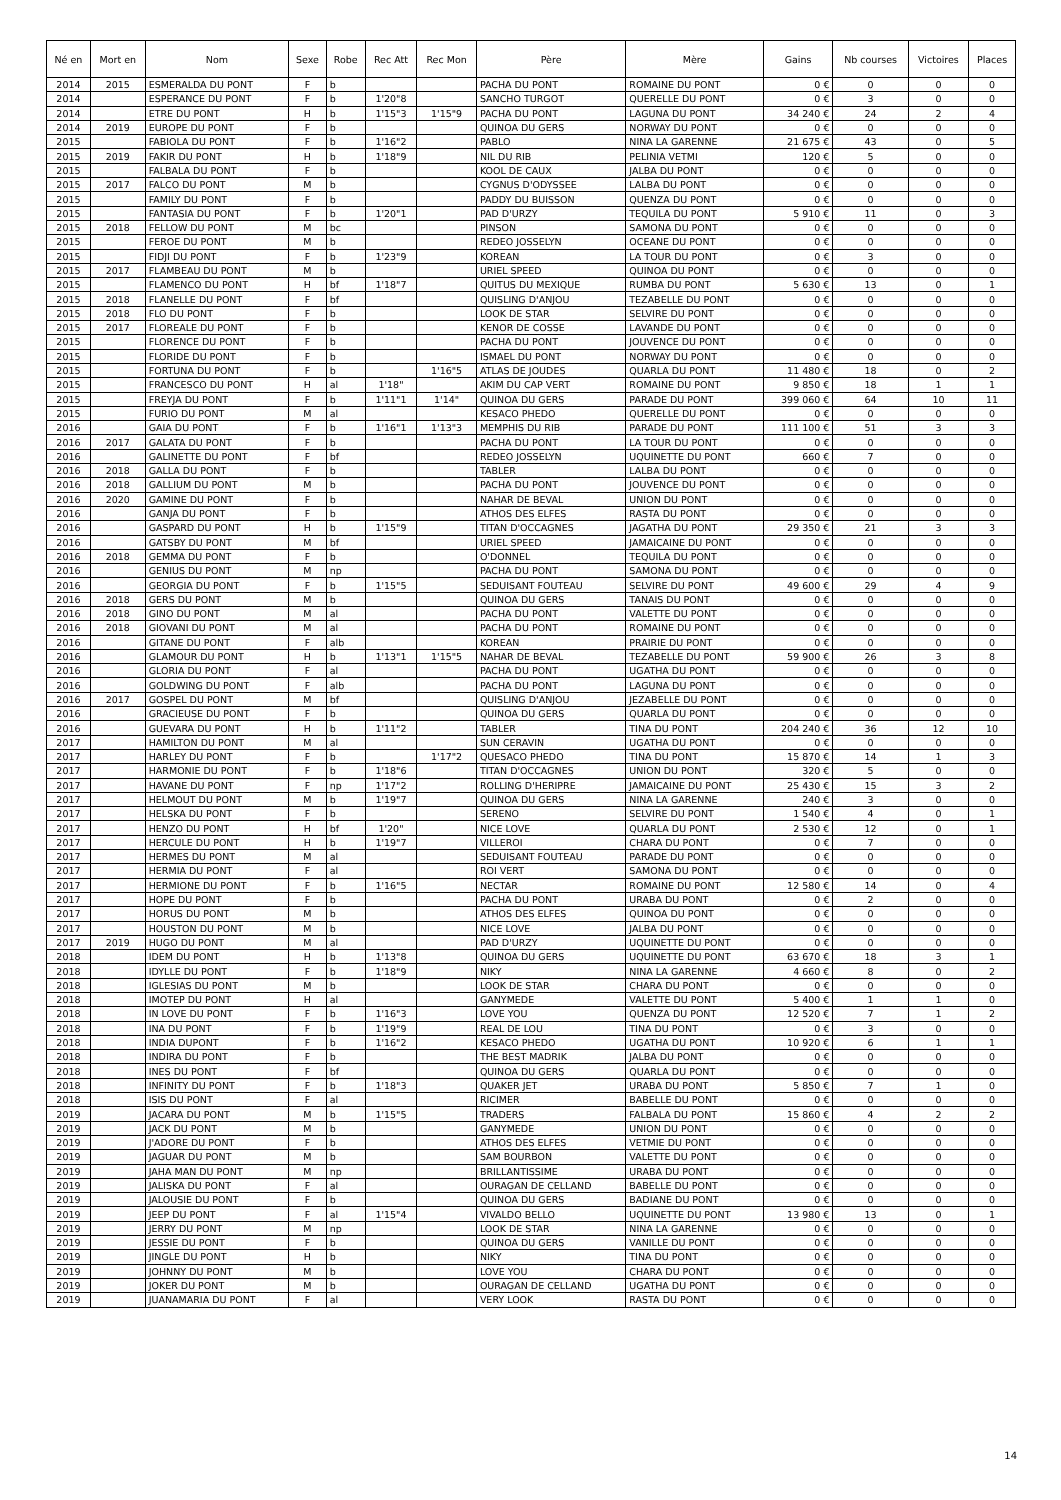| Né en | Mort en | Nom | Sexe | Robe | Rec Att | Rec Mon | Père | Mère | Gains | Nb courses | Victoires | Places |
| --- | --- | --- | --- | --- | --- | --- | --- | --- | --- | --- | --- | --- |
| 2014 | 2015 | ESMERALDA DU PONT | F | b | | | PACHA DU PONT | ROMAINE DU PONT | 0 € | 0 | 0 | 0 |
| 2014 | | ESPERANCE DU PONT | F | b | 1'20"8 | | SANCHO TURGOT | QUERELLE DU PONT | 0 € | 3 | 0 | 0 |
| 2014 | | ETRE DU PONT | H | b | 1'15"3 | 1'15"9 | PACHA DU PONT | LAGUNA DU PONT | 34 240 € | 24 | 2 | 4 |
| 2014 | 2019 | EUROPE DU PONT | F | b | | | QUINOA DU GERS | NORWAY DU PONT | 0 € | 0 | 0 | 0 |
| 2015 | | FABIOLA DU PONT | F | b | 1'16"2 | | PABLO | NINA LA GARENNE | 21 675 € | 43 | 0 | 5 |
| 2015 | 2019 | FAKIR DU PONT | H | b | 1'18"9 | | NIL DU RIB | PELINIA VETMI | 120 € | 5 | 0 | 0 |
| 2015 | | FALBALA DU PONT | F | b | | | KOOL DE CAUX | JALBA DU PONT | 0 € | 0 | 0 | 0 |
| 2015 | 2017 | FALCO DU PONT | M | b | | | CYGNUS D'ODYSSEE | LALBA DU PONT | 0 € | 0 | 0 | 0 |
| 2015 | | FAMILY DU PONT | F | b | | | PADDY DU BUISSON | QUENZA DU PONT | 0 € | 0 | 0 | 0 |
| 2015 | | FANTASIA DU PONT | F | b | 1'20"1 | | PAD D'URZY | TEQUILA DU PONT | 5 910 € | 11 | 0 | 3 |
| 2015 | 2018 | FELLOW DU PONT | M | bc | | | PINSON | SAMONA DU PONT | 0 € | 0 | 0 | 0 |
| 2015 | | FEROE DU PONT | M | b | | | REDEO JOSSELYN | OCEANE DU PONT | 0 € | 0 | 0 | 0 |
| 2015 | | FIDJI DU PONT | F | b | 1'23"9 | | KOREAN | LA TOUR DU PONT | 0 € | 3 | 0 | 0 |
| 2015 | 2017 | FLAMBEAU DU PONT | M | b | | | URIEL SPEED | QUINOA DU PONT | 0 € | 0 | 0 | 0 |
| 2015 | | FLAMENCO DU PONT | H | bf | 1'18"7 | | QUITUS DU MEXIQUE | RUMBA DU PONT | 5 630 € | 13 | 0 | 1 |
| 2015 | 2018 | FLANELLE DU PONT | F | bf | | | QUISLING D'ANJOU | TEZABELLE DU PONT | 0 € | 0 | 0 | 0 |
| 2015 | 2018 | FLO DU PONT | F | b | | | LOOK DE STAR | SELVIRE DU PONT | 0 € | 0 | 0 | 0 |
| 2015 | 2017 | FLOREALE DU PONT | F | b | | | KENOR DE COSSE | LAVANDE DU PONT | 0 € | 0 | 0 | 0 |
| 2015 | | FLORENCE DU PONT | F | b | | | PACHA DU PONT | JOUVENCE DU PONT | 0 € | 0 | 0 | 0 |
| 2015 | | FLORIDE DU PONT | F | b | | | ISMAEL DU PONT | NORWAY DU PONT | 0 € | 0 | 0 | 0 |
| 2015 | | FORTUNA DU PONT | F | b | | 1'16"5 | ATLAS DE JOUDES | QUARLA DU PONT | 11 480 € | 18 | 0 | 2 |
| 2015 | | FRANCESCO DU PONT | H | al | 1'18" | | AKIM DU CAP VERT | ROMAINE DU PONT | 9 850 € | 18 | 1 | 1 |
| 2015 | | FREYJA DU PONT | F | b | 1'11"1 | 1'14" | QUINOA DU GERS | PARADE DU PONT | 399 060 € | 64 | 10 | 11 |
| 2015 | | FURIO DU PONT | M | al | | | KESACO PHEDO | QUERELLE DU PONT | 0 € | 0 | 0 | 0 |
| 2016 | | GAIA DU PONT | F | b | 1'16"1 | 1'13"3 | MEMPHIS DU RIB | PARADE DU PONT | 111 100 € | 51 | 3 | 3 |
| 2016 | 2017 | GALATA DU PONT | F | b | | | PACHA DU PONT | LA TOUR DU PONT | 0 € | 0 | 0 | 0 |
| 2016 | | GALINETTE DU PONT | F | bf | | | REDEO JOSSELYN | UQUINETTE DU PONT | 660 € | 7 | 0 | 0 |
| 2016 | 2018 | GALLA DU PONT | F | b | | | TABLER | LALBA DU PONT | 0 € | 0 | 0 | 0 |
| 2016 | 2018 | GALLIUM DU PONT | M | b | | | PACHA DU PONT | JOUVENCE DU PONT | 0 € | 0 | 0 | 0 |
| 2016 | 2020 | GAMINE DU PONT | F | b | | | NAHAR DE BEVAL | UNION DU PONT | 0 € | 0 | 0 | 0 |
| 2016 | | GANJA DU PONT | F | b | | | ATHOS DES ELFES | RASTA DU PONT | 0 € | 0 | 0 | 0 |
| 2016 | | GASPARD DU PONT | H | b | 1'15"9 | | TITAN D'OCCAGNES | JAGATHA DU PONT | 29 350 € | 21 | 3 | 3 |
| 2016 | | GATSBY DU PONT | M | bf | | | URIEL SPEED | JAMAICAINE DU PONT | 0 € | 0 | 0 | 0 |
| 2016 | 2018 | GEMMA DU PONT | F | b | | | O'DONNEL | TEQUILA DU PONT | 0 € | 0 | 0 | 0 |
| 2016 | | GENIUS DU PONT | M | np | | | PACHA DU PONT | SAMONA DU PONT | 0 € | 0 | 0 | 0 |
| 2016 | | GEORGIA DU PONT | F | b | 1'15"5 | | SEDUISANT FOUTEAU | SELVIRE DU PONT | 49 600 € | 29 | 4 | 9 |
| 2016 | 2018 | GERS DU PONT | M | b | | | QUINOA DU GERS | TANAIS DU PONT | 0 € | 0 | 0 | 0 |
| 2016 | 2018 | GINO DU PONT | M | al | | | PACHA DU PONT | VALETTE DU PONT | 0 € | 0 | 0 | 0 |
| 2016 | 2018 | GIOVANI DU PONT | M | al | | | PACHA DU PONT | ROMAINE DU PONT | 0 € | 0 | 0 | 0 |
| 2016 | | GITANE DU PONT | F | alb | | | KOREAN | PRAIRIE DU PONT | 0 € | 0 | 0 | 0 |
| 2016 | | GLAMOUR DU PONT | H | b | 1'13"1 | 1'15"5 | NAHAR DE BEVAL | TEZABELLE DU PONT | 59 900 € | 26 | 3 | 8 |
| 2016 | | GLORIA DU PONT | F | al | | | PACHA DU PONT | UGATHA DU PONT | 0 € | 0 | 0 | 0 |
| 2016 | | GOLDWING DU PONT | F | alb | | | PACHA DU PONT | LAGUNA DU PONT | 0 € | 0 | 0 | 0 |
| 2016 | 2017 | GOSPEL DU PONT | M | bf | | | QUISLING D'ANJOU | JEZABELLE DU PONT | 0 € | 0 | 0 | 0 |
| 2016 | | GRACIEUSE DU PONT | F | b | | | QUINOA DU GERS | QUARLA DU PONT | 0 € | 0 | 0 | 0 |
| 2016 | | GUEVARA DU PONT | H | b | 1'11"2 | | TABLER | TINA DU PONT | 204 240 € | 36 | 12 | 10 |
| 2017 | | HAMILTON DU PONT | M | al | | | SUN CERAVIN | UGATHA DU PONT | 0 € | 0 | 0 | 0 |
| 2017 | | HARLEY DU PONT | F | b | | 1'17"2 | QUESACO PHEDO | TINA DU PONT | 15 870 € | 14 | 1 | 3 |
| 2017 | | HARMONIE DU PONT | F | b | 1'18"6 | | TITAN D'OCCAGNES | UNION DU PONT | 320 € | 5 | 0 | 0 |
| 2017 | | HAVANE DU PONT | F | np | 1'17"2 | | ROLLING D'HERIPRE | JAMAICAINE DU PONT | 25 430 € | 15 | 3 | 2 |
| 2017 | | HELMOUT DU PONT | M | b | 1'19"7 | | QUINOA DU GERS | NINA LA GARENNE | 240 € | 3 | 0 | 0 |
| 2017 | | HELSKA DU PONT | F | b | | | SERENO | SELVIRE DU PONT | 1 540 € | 4 | 0 | 1 |
| 2017 | | HENZO DU PONT | H | bf | 1'20" | | NICE LOVE | QUARLA DU PONT | 2 530 € | 12 | 0 | 1 |
| 2017 | | HERCULE DU PONT | H | b | 1'19"7 | | VILLEROI | CHARA DU PONT | 0 € | 7 | 0 | 0 |
| 2017 | | HERMES DU PONT | M | al | | | SEDUISANT FOUTEAU | PARADE DU PONT | 0 € | 0 | 0 | 0 |
| 2017 | | HERMIA DU PONT | F | al | | | ROI VERT | SAMONA DU PONT | 0 € | 0 | 0 | 0 |
| 2017 | | HERMIONE DU PONT | F | b | 1'16"5 | | NECTAR | ROMAINE DU PONT | 12 580 € | 14 | 0 | 4 |
| 2017 | | HOPE DU PONT | F | b | | | PACHA DU PONT | URABA DU PONT | 0 € | 2 | 0 | 0 |
| 2017 | | HORUS DU PONT | M | b | | | ATHOS DES ELFES | QUINOA DU PONT | 0 € | 0 | 0 | 0 |
| 2017 | | HOUSTON DU PONT | M | b | | | NICE LOVE | JALBA DU PONT | 0 € | 0 | 0 | 0 |
| 2017 | 2019 | HUGO DU PONT | M | al | | | PAD D'URZY | UQUINETTE DU PONT | 0 € | 0 | 0 | 0 |
| 2018 | | IDEM DU PONT | H | b | 1'13"8 | | QUINOA DU GERS | UQUINETTE DU PONT | 63 670 € | 18 | 3 | 1 |
| 2018 | | IDYLLE DU PONT | F | b | 1'18"9 | | NIKY | NINA LA GARENNE | 4 660 € | 8 | 0 | 2 |
| 2018 | | IGLESIAS DU PONT | M | b | | | LOOK DE STAR | CHARA DU PONT | 0 € | 0 | 0 | 0 |
| 2018 | | IMOTEP DU PONT | H | al | | | GANYMEDE | VALETTE DU PONT | 5 400 € | 1 | 1 | 0 |
| 2018 | | IN LOVE DU PONT | F | b | 1'16"3 | | LOVE YOU | QUENZA DU PONT | 12 520 € | 7 | 1 | 2 |
| 2018 | | INA DU PONT | F | b | 1'19"9 | | REAL DE LOU | TINA DU PONT | 0 € | 3 | 0 | 0 |
| 2018 | | INDIA DUPONT | F | b | 1'16"2 | | KESACO PHEDO | UGATHA DU PONT | 10 920 € | 6 | 1 | 1 |
| 2018 | | INDIRA DU PONT | F | b | | | THE BEST MADRIK | JALBA DU PONT | 0 € | 0 | 0 | 0 |
| 2018 | | INES DU PONT | F | bf | | | QUINOA DU GERS | QUARLA DU PONT | 0 € | 0 | 0 | 0 |
| 2018 | | INFINITY DU PONT | F | b | 1'18"3 | | QUAKER JET | URABA DU PONT | 5 850 € | 7 | 1 | 0 |
| 2018 | | ISIS DU PONT | F | al | | | RICIMER | BABELLE DU PONT | 0 € | 0 | 0 | 0 |
| 2019 | | JACARA DU PONT | M | b | 1'15"5 | | TRADERS | FALBALA DU PONT | 15 860 € | 4 | 2 | 2 |
| 2019 | | JACK DU PONT | M | b | | | GANYMEDE | UNION DU PONT | 0 € | 0 | 0 | 0 |
| 2019 | | J'ADORE DU PONT | F | b | | | ATHOS DES ELFES | VETMIE DU PONT | 0 € | 0 | 0 | 0 |
| 2019 | | JAGUAR DU PONT | M | b | | | SAM BOURBON | VALETTE DU PONT | 0 € | 0 | 0 | 0 |
| 2019 | | JAHA MAN DU PONT | M | np | | | BRILLANTISSIME | URABA DU PONT | 0 € | 0 | 0 | 0 |
| 2019 | | JALISKA DU PONT | F | al | | | OURAGAN DE CELLAND | BABELLE DU PONT | 0 € | 0 | 0 | 0 |
| 2019 | | JALOUSIE DU PONT | F | b | | | QUINOA DU GERS | BADIANE DU PONT | 0 € | 0 | 0 | 0 |
| 2019 | | JEEP DU PONT | F | al | 1'15"4 | | VIVALDO BELLO | UQUINETTE DU PONT | 13 980 € | 13 | 0 | 1 |
| 2019 | | JERRY DU PONT | M | np | | | LOOK DE STAR | NINA LA GARENNE | 0 € | 0 | 0 | 0 |
| 2019 | | JESSIE DU PONT | F | b | | | QUINOA DU GERS | VANILLE DU PONT | 0 € | 0 | 0 | 0 |
| 2019 | | JINGLE DU PONT | H | b | | | NIKY | TINA DU PONT | 0 € | 0 | 0 | 0 |
| 2019 | | JOHNNY DU PONT | M | b | | | LOVE YOU | CHARA DU PONT | 0 € | 0 | 0 | 0 |
| 2019 | | JOKER DU PONT | M | b | | | OURAGAN DE CELLAND | UGATHA DU PONT | 0 € | 0 | 0 | 0 |
| 2019 | | JUANAMARIA DU PONT | F | al | | | VERY LOOK | RASTA DU PONT | 0 € | 0 | 0 | 0 |
14